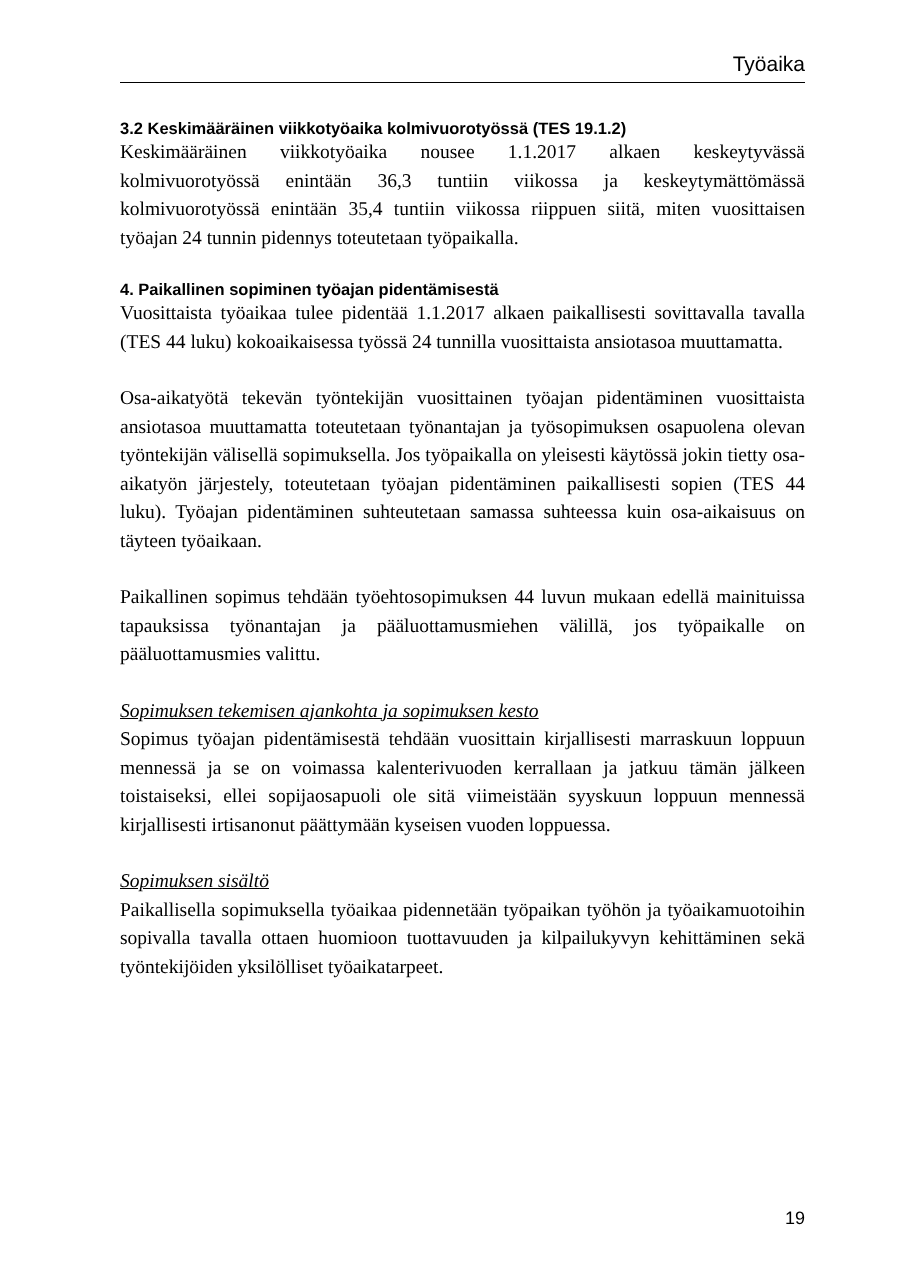Työaika
3.2 Keskimääräinen viikkotyöaika kolmivuorotyössä (TES 19.1.2)
Keskimääräinen viikkotyöaika nousee 1.1.2017 alkaen keskeytyvässä kolmivuorotyössä enintään 36,3 tuntiin viikossa ja keskeytymättömässä kolmivuorotyössä enintään 35,4 tuntiin viikossa riippuen siitä, miten vuosittaisen työajan 24 tunnin pidennys toteutetaan työpaikalla.
4. Paikallinen sopiminen työajan pidentämisestä
Vuosittaista työaikaa tulee pidentää 1.1.2017 alkaen paikallisesti sovittavalla tavalla (TES 44 luku) kokoaikaisessa työssä 24 tunnilla vuosittaista ansiotasoa muuttamatta.
Osa-aikatyötä tekevän työntekijän vuosittainen työajan pidentäminen vuosittaista ansiotasoa muuttamatta toteutetaan työnantajan ja työsopimuksen osapuolena olevan työntekijän välisellä sopimuksella. Jos työpaikalla on yleisesti käytössä jokin tietty osa-aikatyön järjestely, toteutetaan työajan pidentäminen paikallisesti sopien (TES 44 luku). Työajan pidentäminen suhteutetaan samassa suhteessa kuin osa-aikaisuus on täyteen työaikaan.
Paikallinen sopimus tehdään työehtosopimuksen 44 luvun mukaan edellä mainituissa tapauksissa työnantajan ja pääluottamusmiehen välillä, jos työpaikalle on pääluottamusmies valittu.
Sopimuksen tekemisen ajankohta ja sopimuksen kesto
Sopimus työajan pidentämisestä tehdään vuosittain kirjallisesti marraskuun loppuun mennessä ja se on voimassa kalenterivuoden kerrallaan ja jatkuu tämän jälkeen toistaiseksi, ellei sopijaosapuoli ole sitä viimeistään syyskuun loppuun mennessä kirjallisesti irtisanonut päättymään kyseisen vuoden loppuessa.
Sopimuksen sisältö
Paikallisella sopimuksella työaikaa pidennetään työpaikan työhön ja työaikamuotoihin sopivalla tavalla ottaen huomioon tuottavuuden ja kilpailukyvyn kehittäminen sekä työntekijöiden yksilölliset työaikatarpeet.
19